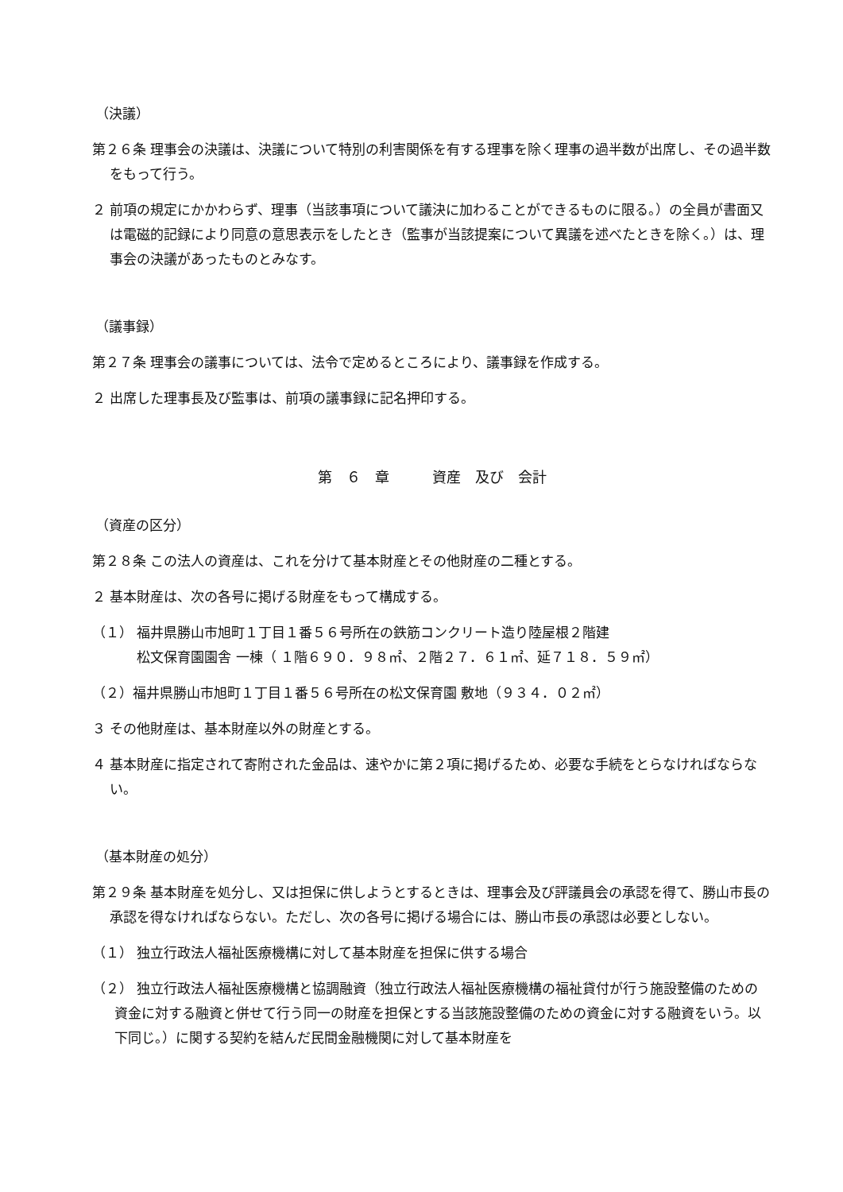（決議）
第２６条 理事会の決議は、決議について特別の利害関係を有する理事を除く理事の過半数が出席し、その過半数をもって行う。
２ 前項の規定にかかわらず、理事（当該事項について議決に加わることができるものに限る。）の全員が書面又は電磁的記録により同意の意思表示をしたとき（監事が当該提案について異議を述べたときを除く。）は、理事会の決議があったものとみなす。
（議事録）
第２７条 理事会の議事については、法令で定めるところにより、議事録を作成する。
２ 出席した理事長及び監事は、前項の議事録に記名押印する。
第　６　章　　　資産　及び　会計
（資産の区分）
第２８条 この法人の資産は、これを分けて基本財産とその他財産の二種とする。
２ 基本財産は、次の各号に掲げる財産をもって構成する。
（１） 福井県勝山市旭町１丁目１番５６号所在の鉄筋コンクリート造り陸屋根２階建
　　　 松文保育園園舎 一棟（ １階６９０．９８㎡、２階２７．６１㎡、延７１８．５９㎡）
（２）福井県勝山市旭町１丁目１番５６号所在の松文保育園 敷地（９３４．０２㎡）
３ その他財産は、基本財産以外の財産とする。
４ 基本財産に指定されて寄附された金品は、速やかに第２項に掲げるため、必要な手続をとらなければならない。
（基本財産の処分）
第２９条 基本財産を処分し、又は担保に供しようとするときは、理事会及び評議員会の承認を得て、勝山市長の承認を得なければならない。ただし、次の各号に掲げる場合には、勝山市長の承認は必要としない。
（１） 独立行政法人福祉医療機構に対して基本財産を担保に供する場合
（２） 独立行政法人福祉医療機構と協調融資（独立行政法人福祉医療機構の福祉貸付が行う施設整備のための資金に対する融資と併せて行う同一の財産を担保とする当該施設整備のための資金に対する融資をいう。以下同じ。）に関する契約を結んだ民間金融機関に対して基本財産を